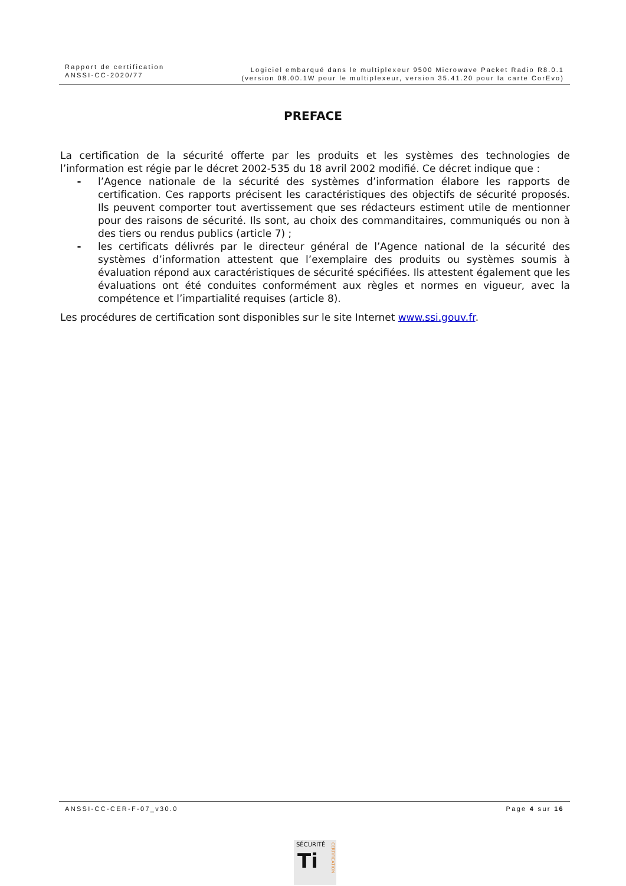Rapport de certification
ANSSI-CC-2020/77
Logiciel embarqué dans le multiplexeur 9500 Microwave Packet Radio R8.0.1
(version 08.00.1W pour le multiplexeur, version 35.41.20 pour la carte CorEvo)
PREFACE
La certification de la sécurité offerte par les produits et les systèmes des technologies de l’information est régie par le décret 2002-535 du 18 avril 2002 modifié. Ce décret indique que :
- l’Agence nationale de la sécurité des systèmes d’information élabore les rapports de certification. Ces rapports précisent les caractéristiques des objectifs de sécurité proposés. Ils peuvent comporter tout avertissement que ses rédacteurs estiment utile de mentionner pour des raisons de sécurité. Ils sont, au choix des commanditaires, communiqués ou non à des tiers ou rendus publics (article 7) ;
- les certificats délivrés par le directeur général de l’Agence national de la sécurité des systèmes d’information attestent que l’exemplaire des produits ou systèmes soumis à évaluation répond aux caractéristiques de sécurité spécifiées. Ils attestent également que les évaluations ont été conduites conformément aux règles et normes en vigueur, avec la compétence et l’impartialité requises (article 8).
Les procédures de certification sont disponibles sur le site Internet www.ssi.gouv.fr.
ANSSI-CC-CER-F-07_v30.0 Page 4 sur 16
SÉCURITÉ
Ti
CERTIFICATION